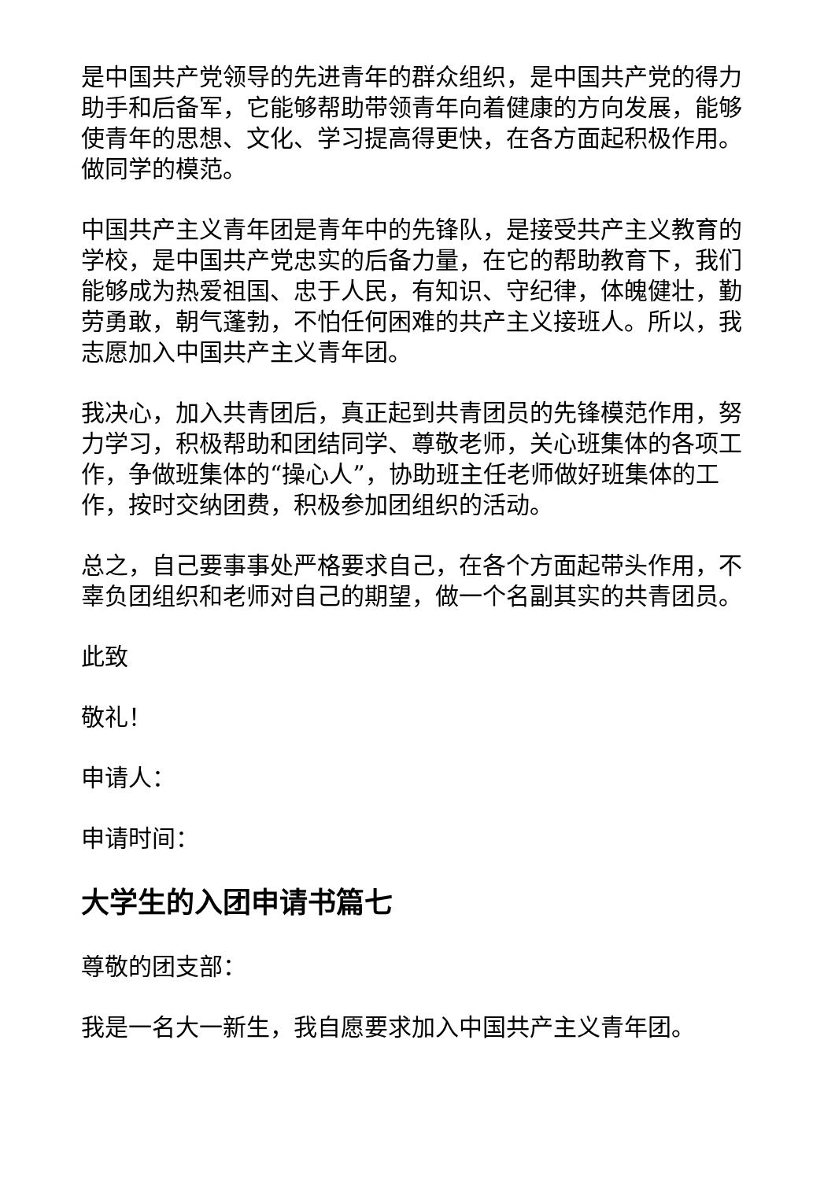是中国共产党领导的先进青年的群众组织，是中国共产党的得力助手和后备军，它能够帮助带领青年向着健康的方向发展，能够使青年的思想、文化、学习提高得更快，在各方面起积极作用。做同学的模范。
中国共产主义青年团是青年中的先锋队，是接受共产主义教育的学校，是中国共产党忠实的后备力量，在它的帮助教育下，我们能够成为热爱祖国、忠于人民，有知识、守纪律，体魄健壮，勤劳勇敢，朝气蓬勃，不怕任何困难的共产主义接班人。所以，我志愿加入中国共产主义青年团。
我决心，加入共青团后，真正起到共青团员的先锋模范作用，努力学习，积极帮助和团结同学、尊敬老师，关心班集体的各项工作，争做班集体的“操心人”，协助班主任老师做好班集体的工作，按时交纳团费，积极参加团组织的活动。
总之，自己要事事处严格要求自己，在各个方面起带头作用，不辜负团组织和老师对自己的期望，做一个名副其实的共青团员。
此致
敬礼！
申请人：
申请时间：
大学生的入团申请书篇七
尊敬的团支部：
我是一名大一新生，我自愿要求加入中国共产主义青年团。